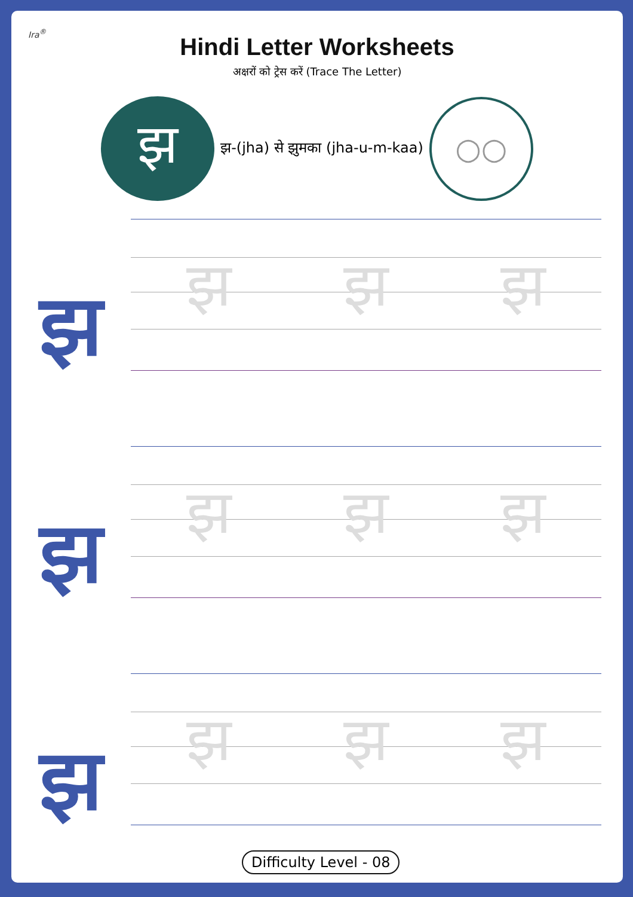Ira<sup>®</sup>
Hindi Letter Worksheets
अक्षरों को ट्रेस करें (Trace The Letter)
झ
झ-(jha) से झुमका (jha-u-m-kaa)
○○
झ
झ झ झ
झ
झ झ झ
झ
झ झ झ
Difficulty Level - 08